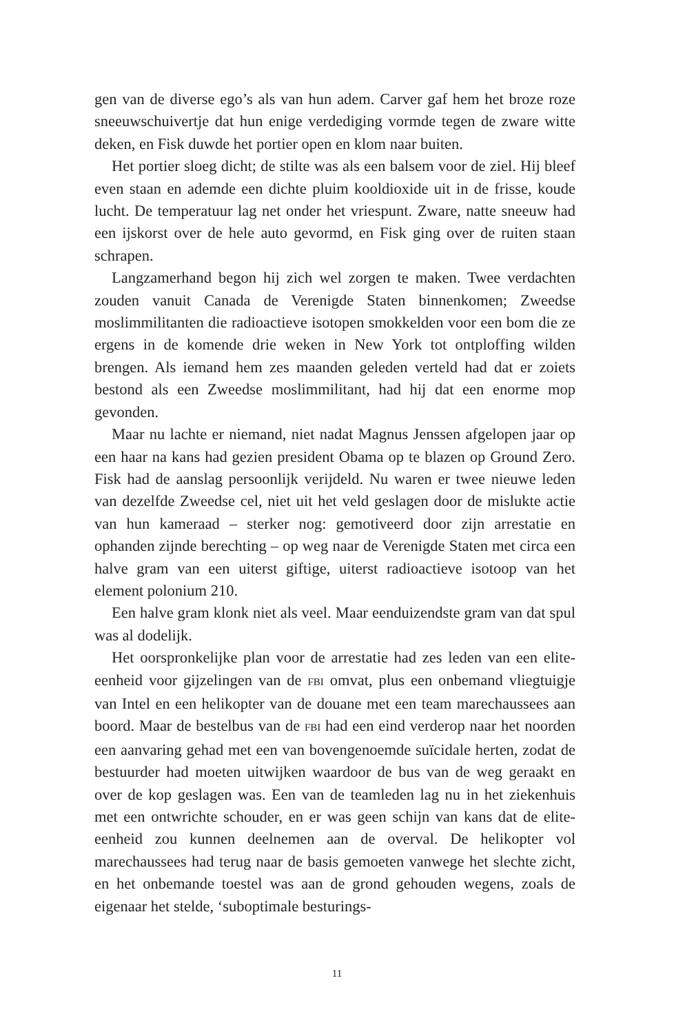gen van de diverse ego’s als van hun adem. Carver gaf hem het broze roze sneeuwschuivertje dat hun enige verdediging vormde tegen de zware witte deken, en Fisk duwde het portier open en klom naar buiten.
Het portier sloeg dicht; de stilte was als een balsem voor de ziel. Hij bleef even staan en ademde een dichte pluim kooldioxide uit in de frisse, koude lucht. De temperatuur lag net onder het vriespunt. Zware, natte sneeuw had een ijskorst over de hele auto gevormd, en Fisk ging over de ruiten staan schrapen.
Langzamerhand begon hij zich wel zorgen te maken. Twee verdachten zouden vanuit Canada de Verenigde Staten binnenkomen; Zweedse moslimmilitanten die radioactieve isotopen smokkelden voor een bom die ze ergens in de komende drie weken in New York tot ontploffing wilden brengen. Als iemand hem zes maanden geleden verteld had dat er zoiets bestond als een Zweedse moslimmilitant, had hij dat een enorme mop gevonden.
Maar nu lachte er niemand, niet nadat Magnus Jenssen afgelopen jaar op een haar na kans had gezien president Obama op te blazen op Ground Zero. Fisk had de aanslag persoonlijk verijdeld. Nu waren er twee nieuwe leden van dezelfde Zweedse cel, niet uit het veld geslagen door de mislukte actie van hun kameraad – sterker nog: gemotiveerd door zijn arrestatie en ophanden zijnde berechting – op weg naar de Verenigde Staten met circa een halve gram van een uiterst giftige, uiterst radioactieve isotoop van het element polonium 210.
Een halve gram klonk niet als veel. Maar eenduizendste gram van dat spul was al dodelijk.
Het oorspronkelijke plan voor de arrestatie had zes leden van een elite-eenheid voor gijzelingen van de FBI omvat, plus een onbemand vliegtuigje van Intel en een helikopter van de douane met een team marechaussees aan boord. Maar de bestelbus van de FBI had een eind verderop naar het noorden een aanvaring gehad met een van bovengenoemde suïcidale herten, zodat de bestuurder had moeten uitwijken waardoor de bus van de weg geraakt en over de kop geslagen was. Een van de teamleden lag nu in het ziekenhuis met een ontwrichte schouder, en er was geen schijn van kans dat de elite-eenheid zou kunnen deelnemen aan de overval. De helikopter vol marechaussees had terug naar de basis gemoeten vanwege het slechte zicht, en het onbemande toestel was aan de grond gehouden wegens, zoals de eigenaar het stelde, ‘suboptimale besturings-
11